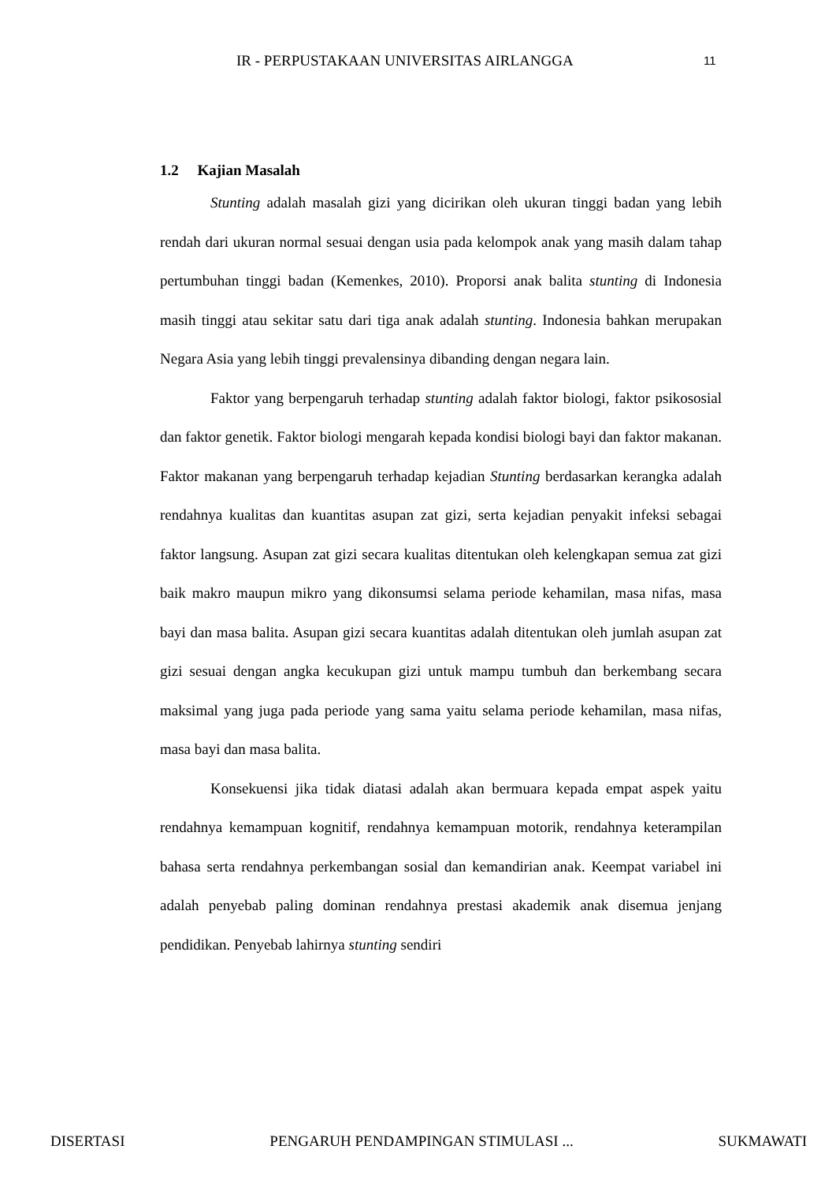IR - PERPUSTAKAAN UNIVERSITAS AIRLANGGA 11
1.2 Kajian Masalah
Stunting adalah masalah gizi yang dicirikan oleh ukuran tinggi badan yang lebih rendah dari ukuran normal sesuai dengan usia pada kelompok anak yang masih dalam tahap pertumbuhan tinggi badan (Kemenkes, 2010). Proporsi anak balita stunting di Indonesia masih tinggi atau sekitar satu dari tiga anak adalah stunting. Indonesia bahkan merupakan Negara Asia yang lebih tinggi prevalensinya dibanding dengan negara lain.
Faktor yang berpengaruh terhadap stunting adalah faktor biologi, faktor psikososial dan faktor genetik. Faktor biologi mengarah kepada kondisi biologi bayi dan faktor makanan. Faktor makanan yang berpengaruh terhadap kejadian Stunting berdasarkan kerangka adalah rendahnya kualitas dan kuantitas asupan zat gizi, serta kejadian penyakit infeksi sebagai faktor langsung. Asupan zat gizi secara kualitas ditentukan oleh kelengkapan semua zat gizi baik makro maupun mikro yang dikonsumsi selama periode kehamilan, masa nifas, masa bayi dan masa balita. Asupan gizi secara kuantitas adalah ditentukan oleh jumlah asupan zat gizi sesuai dengan angka kecukupan gizi untuk mampu tumbuh dan berkembang secara maksimal yang juga pada periode yang sama yaitu selama periode kehamilan, masa nifas, masa bayi dan masa balita.
Konsekuensi jika tidak diatasi adalah akan bermuara kepada empat aspek yaitu rendahnya kemampuan kognitif, rendahnya kemampuan motorik, rendahnya keterampilan bahasa serta rendahnya perkembangan sosial dan kemandirian anak. Keempat variabel ini adalah penyebab paling dominan rendahnya prestasi akademik anak disemua jenjang pendidikan. Penyebab lahirnya stunting sendiri
DISERTASI PENGARUH PENDAMPINGAN STIMULASI ... SUKMAWATI